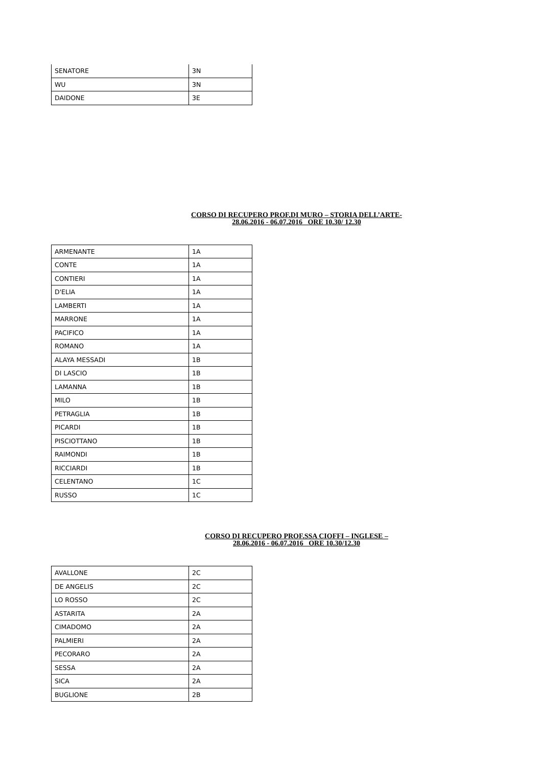| SENATORE | 3N |
| WU | 3N |
| DAIDONE | 3E |
CORSO DI RECUPERO PROF.DI MURO – STORIA DELL’ARTE-
28.06.2016 - 06.07.2016 ORE 10.30/ 12.30
| ARMENANTE | 1A |
| CONTE | 1A |
| CONTIERI | 1A |
| D'ELIA | 1A |
| LAMBERTI | 1A |
| MARRONE | 1A |
| PACIFICO | 1A |
| ROMANO | 1A |
| ALAYA MESSADI | 1B |
| DI LASCIO | 1B |
| LAMANNA | 1B |
| MILO | 1B |
| PETRAGLIA | 1B |
| PICARDI | 1B |
| PISCIOTTANO | 1B |
| RAIMONDI | 1B |
| RICCIARDI | 1B |
| CELENTANO | 1C |
| RUSSO | 1C |
CORSO DI RECUPERO PROF.SSA CIOFFI – INGLESE –
28.06.2016 - 06.07.2016 ORE 10.30/12.30
| AVALLONE | 2C |
| DE ANGELIS | 2C |
| LO ROSSO | 2C |
| ASTARITA | 2A |
| CIMADOMO | 2A |
| PALMIERI | 2A |
| PECORARO | 2A |
| SESSA | 2A |
| SICA | 2A |
| BUGLIONE | 2B |